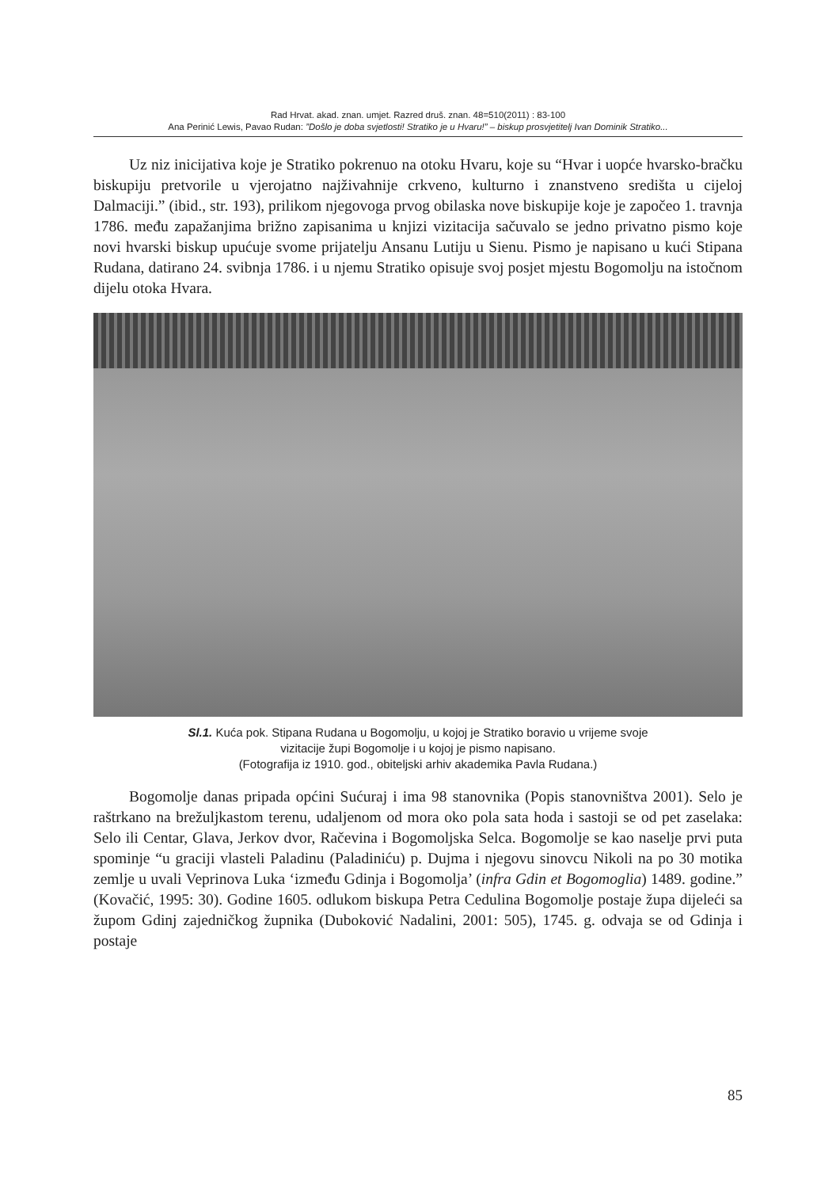Rad Hrvat. akad. znan. umjet. Razred druš. znan. 48=510(2011) : 83-100
Ana Perinić Lewis, Pavao Rudan: ”Došlo je doba svjetlosti! Stratiko je u Hvaru!” – biskup prosvjetitelj Ivan Dominik Stratiko...
Uz niz inicijativa koje je Stratiko pokrenuo na otoku Hvaru, koje su “Hvar i uopće hvarsko-bračku biskupiju pretvorile u vjerojatno najživahnije crkveno, kulturno i znanstveno središta u cijeloj Dalmaciji.” (ibid., str. 193), prilikom njegovoga prvog obilaska nove biskupije koje je započeo 1. travnja 1786. među zapažanjima brižno zapisanima u knjizi vizitacija sačuvalo se jedno privatno pismo koje novi hvarski biskup upućuje svome prijatelju Ansanu Lutiju u Sienu. Pismo je napisano u kući Stipana Rudana, datirano 24. svibnja 1786. i u njemu Stratiko opisuje svoj posjet mjestu Bogomolju na istočnom dijelu otoka Hvara.
Sl.1. Kuća pok. Stipana Rudana u Bogomolju, u kojoj je Stratiko boravio u vrijeme svoje
vizitacije župi Bogomolje i u kojoj je pismo napisano.
(Fotografija iz 1910. god., obiteljski arhiv akademika Pavla Rudana.)
Bogomolje danas pripada općini Sućuraj i ima 98 stanovnika (Popis stanovništva 2001). Selo je raštrkano na brežuljkastom terenu, udaljenom od mora oko pola sata hoda i sastoji se od pet zaselaka: Selo ili Centar, Glava, Jerkov dvor, Račevina i Bogomoljska Selca. Bogomolje se kao naselje prvi puta spominje “u graciji vlasteli Paladinu (Paladiniću) p. Dujma i njegovu sinovcu Nikoli na po 30 motika zemlje u uvali Veprinova Luka ‘između Gdinja i Bogomolja’ (infra Gdin et Bogomoglia) 1489. godine.” (Kovačić, 1995: 30). Godine 1605. odlukom biskupa Petra Cedulina Bogomolje postaje župa dijeleći sa župom Gdinj zajedničkog župnika (Duboković Nadalini, 2001: 505), 1745. g. odvaja se od Gdinja i postaje
85